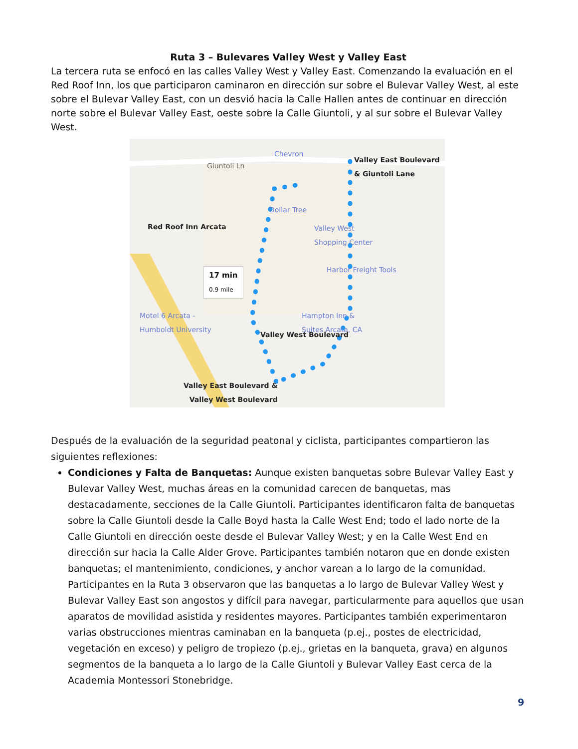Ruta 3 – Bulevares Valley West y Valley East
La tercera ruta se enfocó en las calles Valley West y Valley East. Comenzando la evaluación en el Red Roof Inn, los que participaron caminaron en dirección sur sobre el Bulevar Valley West, al este sobre el Bulevar Valley East, con un desvió hacia la Calle Hallen antes de continuar en dirección norte sobre el Bulevar Valley East, oeste sobre la Calle Giuntoli, y al sur sobre el Bulevar Valley West.
Chevron
Giuntoli Ln
Valley East Boulevard
& Giuntoli Lane
Dollar Tree
Red Roof Inn Arcata
Valley West
Shopping Center
Harbor Freight Tools
17 min
0.9 mile
Motel 6 Arcata -
Humboldt University
Hampton Inn &
Suites Arcata, CA
Valley West Boulevard
Valley East Boulevard &
Valley West Boulevard
Después de la evaluación de la seguridad peatonal y ciclista, participantes compartieron las siguientes reflexiones:
Condiciones y Falta de Banquetas: Aunque existen banquetas sobre Bulevar Valley East y Bulevar Valley West, muchas áreas en la comunidad carecen de banquetas, mas destacadamente, secciones de la Calle Giuntoli. Participantes identificaron falta de banquetas sobre la Calle Giuntoli desde la Calle Boyd hasta la Calle West End; todo el lado norte de la Calle Giuntoli en dirección oeste desde el Bulevar Valley West; y en la Calle West End en dirección sur hacia la Calle Alder Grove. Participantes también notaron que en donde existen banquetas; el mantenimiento, condiciones, y anchor varean a lo largo de la comunidad. Participantes en la Ruta 3 observaron que las banquetas a lo largo de Bulevar Valley West y Bulevar Valley East son angostos y difícil para navegar, particularmente para aquellos que usan aparatos de movilidad asistida y residentes mayores. Participantes también experimentaron varias obstrucciones mientras caminaban en la banqueta (p.ej., postes de electricidad, vegetación en exceso) y peligro de tropiezo (p.ej., grietas en la banqueta, grava) en algunos segmentos de la banqueta a lo largo de la Calle Giuntoli y Bulevar Valley East cerca de la Academia Montessori Stonebridge.
9